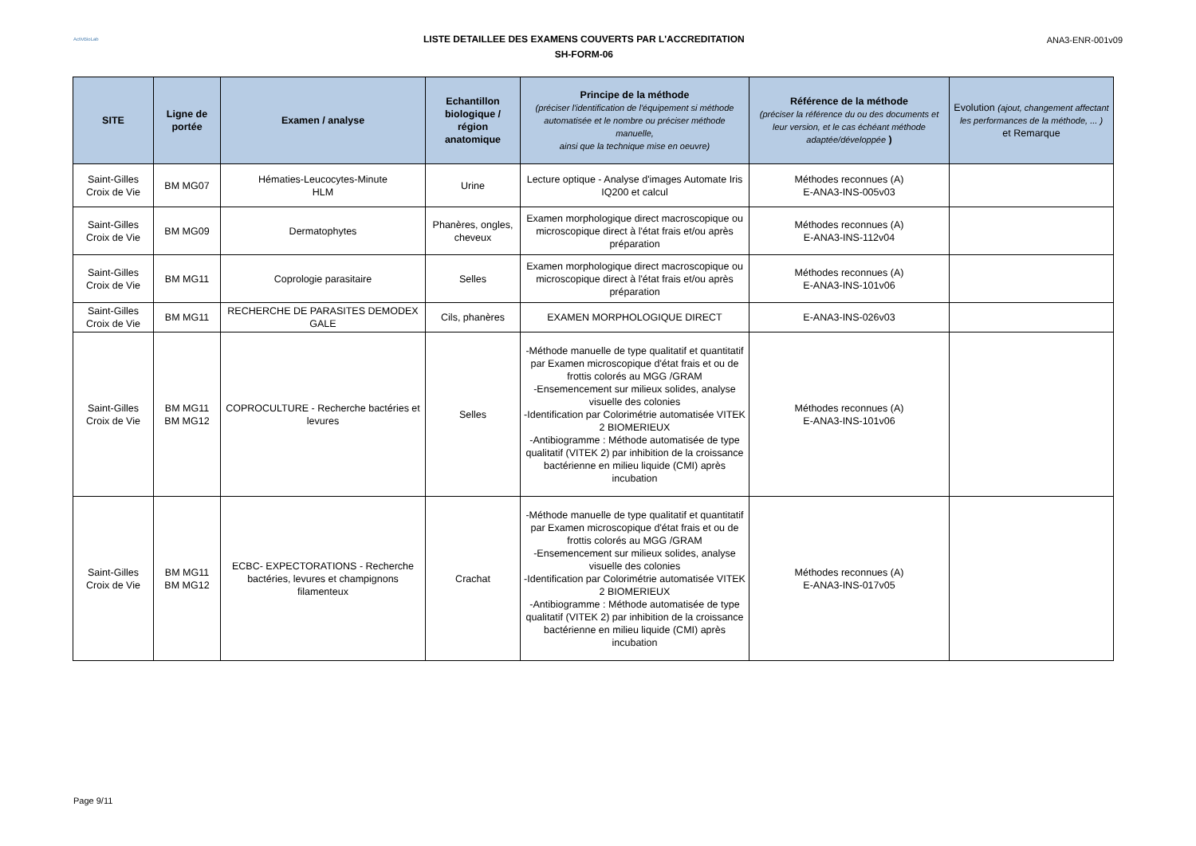ActivBioLab
LISTE DETAILLEE DES EXAMENS COUVERTS PAR L'ACCREDITATION
SH-FORM-06
ANA3-ENR-001v09
| SITE | Ligne de portée | Examen / analyse | Echantillon biologique / région anatomique | Principe de la méthode (préciser l'identification de l'équipement si méthode automatisée et le nombre ou préciser méthode manuelle, ainsi que la technique mise en oeuvre) | Référence de la méthode (préciser la référence du ou des documents et leur version, et le cas échéant méthode adaptée/développée ) | Evolution (ajout, changement affectant les performances de la méthode, ... ) et Remarque |
| --- | --- | --- | --- | --- | --- | --- |
| Saint-Gilles Croix de Vie | BM MG07 | Hématies-Leucocytes-Minute HLM | Urine | Lecture optique - Analyse d'images Automate Iris IQ200 et calcul | Méthodes reconnues (A) E-ANA3-INS-005v03 | |
| Saint-Gilles Croix de Vie | BM MG09 | Dermatophytes | Phanères, ongles, cheveux | Examen morphologique direct macroscopique ou microscopique direct à l'état frais et/ou après préparation | Méthodes reconnues (A) E-ANA3-INS-112v04 | |
| Saint-Gilles Croix de Vie | BM MG11 | Coprologie parasitaire | Selles | Examen morphologique direct macroscopique ou microscopique direct à l'état frais et/ou après préparation | Méthodes reconnues (A) E-ANA3-INS-101v06 | |
| Saint-Gilles Croix de Vie | BM MG11 | RECHERCHE DE PARASITES DEMODEX GALE | Cils, phanères | EXAMEN MORPHOLOGIQUE DIRECT | E-ANA3-INS-026v03 | |
| Saint-Gilles Croix de Vie | BM MG11 BM MG12 | COPROCULTURE - Recherche bactéries et levures | Selles | -Méthode manuelle de type qualitatif et quantitatif par Examen microscopique d'état frais et ou de frottis colorés au MGG /GRAM -Ensemencement sur milieux solides, analyse visuelle des colonies -Identification par Colorimétrie automatisée VITEK 2 BIOMERIEUX -Antibiogramme : Méthode automatisée de type qualitatif (VITEK 2) par inhibition de la croissance bactérienne en milieu liquide (CMI) après incubation | Méthodes reconnues (A) E-ANA3-INS-101v06 | |
| Saint-Gilles Croix de Vie | BM MG11 BM MG12 | ECBC- EXPECTORATIONS - Recherche bactéries, levures et champignons filamenteux | Crachat | -Méthode manuelle de type qualitatif et quantitatif par Examen microscopique d'état frais et ou de frottis colorés au MGG /GRAM -Ensemencement sur milieux solides, analyse visuelle des colonies -Identification par Colorimétrie automatisée VITEK 2 BIOMERIEUX -Antibiogramme : Méthode automatisée de type qualitatif (VITEK 2) par inhibition de la croissance bactérienne en milieu liquide (CMI) après incubation | Méthodes reconnues (A) E-ANA3-INS-017v05 | |
Page 9/11